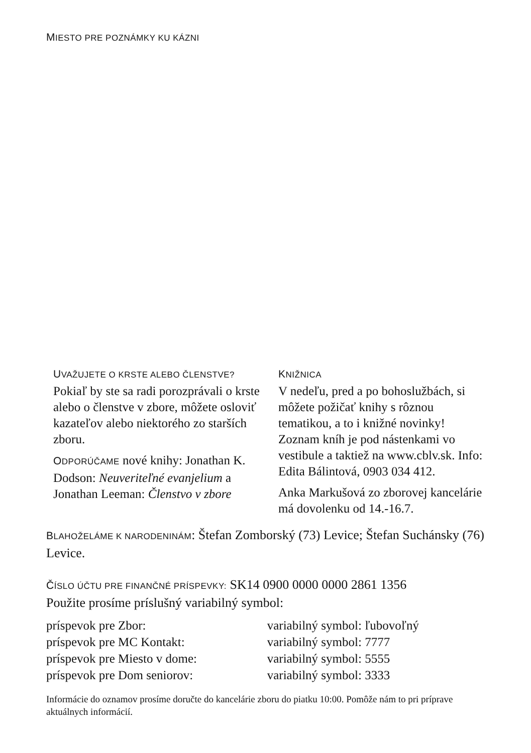MIESTO PRE POZNÁMKY KU KÁZNI
UVAŽUJETE O KRSTE ALEBO ČLENSTVE?
Pokiaľ by ste sa radi porozprávali o krste alebo o členstve v zbore, môžete osloviť kazateľov alebo niektorého zo starších zboru.
ODPORÚČAME nové knihy: Jonathan K. Dodson: Neuveriteľné evanjelium a Jonathan Leeman: Členstvo v zbore
KNIŽNICA
V nedeľu, pred a po bohoslužbách, si môžete požičať knihy s rôznou tematikou, a to i knižné novinky! Zoznam kníh je pod nástenkami vo vestibule a taktiež na www.cblv.sk. Info: Edita Bálintová, 0903 034 412.
Anka Markušová zo zborovej kancelárie má dovolenku od 14.-16.7.
BLAHOŽELÁME K NARODENINÁM: Štefan Zomborský (73) Levice; Štefan Suchánsky (76) Levice.
ČÍSLO ÚČTU PRE FINANČNÉ PRÍSPEVKY: SK14 0900 0000 0000 2861 1356
Použite prosíme príslušný variabilný symbol:
| príspevok pre Zbor: | variabilný symbol: ľubovoľný |
| príspevok pre MC Kontakt: | variabilný symbol: 7777 |
| príspevok pre Miesto v dome: | variabilný symbol: 5555 |
| príspevok pre Dom seniorov: | variabilný symbol: 3333 |
Informácie do oznamov prosíme doručte do kancelárie zboru do piatku 10:00. Pomôže nám to pri príprave aktuálnych informácií.